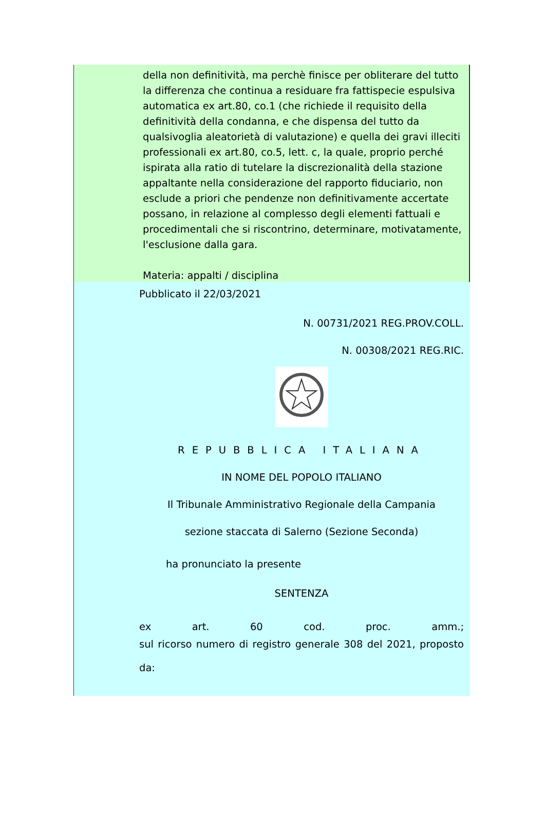della non definitività, ma perchè finisce per obliterare del tutto la differenza che continua a residuare fra fattispecie espulsiva automatica ex art.80, co.1 (che richiede il requisito della definitività della condanna, e che dispensa del tutto da qualsivoglia aleatorietà di valutazione) e quella dei gravi illeciti professionali ex art.80, co.5, lett. c, la quale, proprio perché ispirata alla ratio di tutelare la discrezionalità della stazione appaltante nella considerazione del rapporto fiduciario, non esclude a priori che pendenze non definitivamente accertate possano, in relazione al complesso degli elementi fattuali e procedimentali che si riscontrino, determinare, motivatamente, l'esclusione dalla gara.
Materia: appalti / disciplina
Pubblicato il 22/03/2021
N. 00731/2021 REG.PROV.COLL.
N. 00308/2021 REG.RIC.
REPUBBLICA ITALIANA
IN NOME DEL POPOLO ITALIANO
Il Tribunale Amministrativo Regionale della Campania
sezione staccata di Salerno (Sezione Seconda)
ha pronunciato la presente
SENTENZA
ex art. 60 cod. proc. amm.;
sul ricorso numero di registro generale 308 del 2021, proposto da: